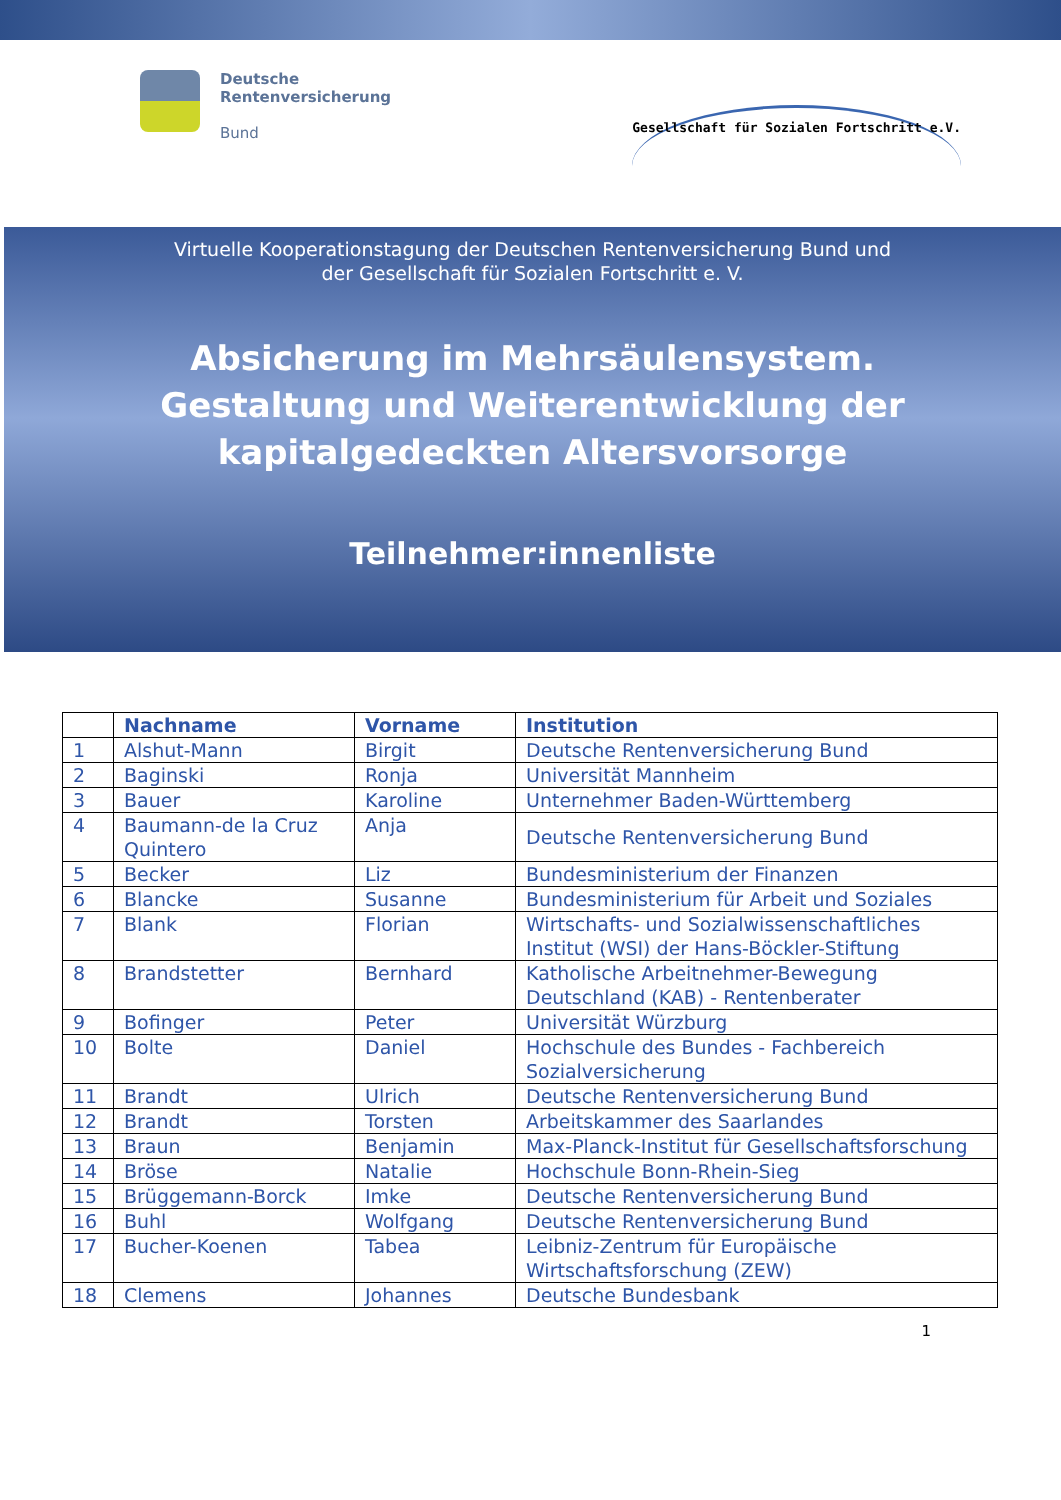Deutsche
Rentenversicherung
Bund
Gesellschaft für Sozialen Fortschritt e.V.
Virtuelle Kooperationstagung der Deutschen Rentenversicherung Bund und
der Gesellschaft für Sozialen Fortschritt e. V.
Absicherung im Mehrsäulensystem.
Gestaltung und Weiterentwicklung der
kapitalgedeckten Altersvorsorge
Teilnehmer:innenliste
| | Nachname | Vorname | Institution |
| --- | --- | --- | --- |
| 1 | Alshut-Mann | Birgit | Deutsche Rentenversicherung Bund |
| 2 | Baginski | Ronja | Universität Mannheim |
| 3 | Bauer | Karoline | Unternehmer Baden-Württemberg |
| 4 | Baumann-de la Cruz Quintero | Anja | Deutsche Rentenversicherung Bund |
| 5 | Becker | Liz | Bundesministerium der Finanzen |
| 6 | Blancke | Susanne | Bundesministerium für Arbeit und Soziales |
| 7 | Blank | Florian | Wirtschafts- und Sozialwissenschaftliches Institut (WSI) der Hans-Böckler-Stiftung |
| 8 | Brandstetter | Bernhard | Katholische Arbeitnehmer-Bewegung Deutschland (KAB) - Rentenberater |
| 9 | Bofinger | Peter | Universität Würzburg |
| 10 | Bolte | Daniel | Hochschule des Bundes - Fachbereich Sozialversicherung |
| 11 | Brandt | Ulrich | Deutsche Rentenversicherung Bund |
| 12 | Brandt | Torsten | Arbeitskammer des Saarlandes |
| 13 | Braun | Benjamin | Max-Planck-Institut für Gesellschaftsforschung |
| 14 | Bröse | Natalie | Hochschule Bonn-Rhein-Sieg |
| 15 | Brüggemann-Borck | Imke | Deutsche Rentenversicherung Bund |
| 16 | Buhl | Wolfgang | Deutsche Rentenversicherung Bund |
| 17 | Bucher-Koenen | Tabea | Leibniz-Zentrum für Europäische Wirtschaftsforschung (ZEW) |
| 18 | Clemens | Johannes | Deutsche Bundesbank |
1